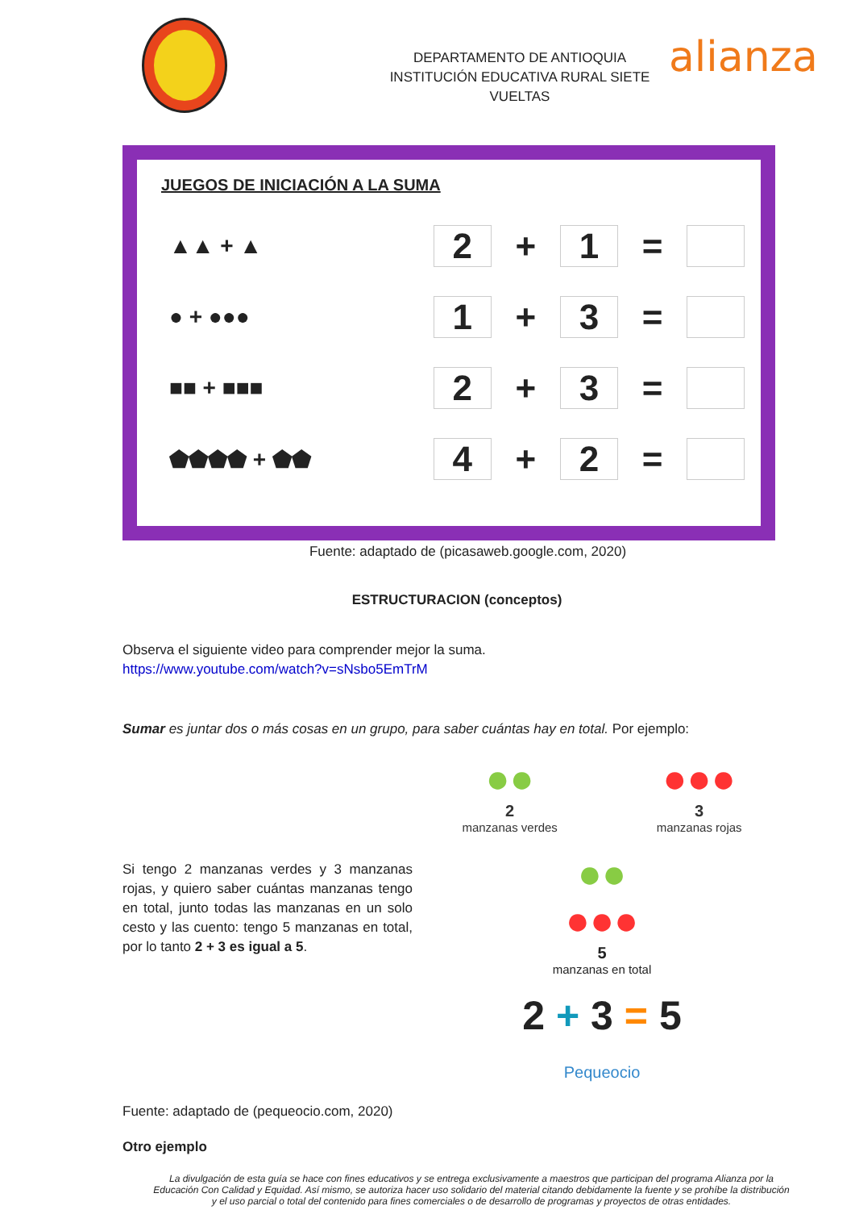DEPARTAMENTO DE ANTIOQUIA
INSTITUCIÓN EDUCATIVA RURAL SIETE VUELTAS
alianza
JUEGOS DE INICIACIÓN A LA SUMA
▲▲ + ▲ 2 + 1 =
● + ●●● 1 + 3 =
■■ + ■■■ 2 + 3 =
⬟⬟⬟⬟ + ⬟⬟ 4 + 2 =
Fuente: adaptado de (picasaweb.google.com, 2020)
ESTRUCTURACION (conceptos)
Observa el siguiente video para comprender mejor la suma.
https://www.youtube.com/watch?v=sNsbo5EmTrM
Sumar es juntar dos o más cosas en un grupo, para saber cuántas hay en total. Por ejemplo:
Si tengo 2 manzanas verdes y 3 manzanas rojas, y quiero saber cuántas manzanas tengo en total, junto todas las manzanas en un solo cesto y las cuento: tengo 5 manzanas en total, por lo tanto 2 + 3 es igual a 5.
Fuente: adaptado de (pequeocio.com, 2020)
●●
2
manzanas verdes
●●●
3
manzanas rojas
●●
●●●
5
manzanas en total
2 + 3 = 5
Pequeocio
Otro ejemplo
La divulgación de esta guía se hace con fines educativos y se entrega exclusivamente a maestros que participan del programa Alianza por la Educación Con Calidad y Equidad. Así mismo, se autoriza hacer uso solidario del material citando debidamente la fuente y se prohíbe la distribución y el uso parcial o total del contenido para fines comerciales o de desarrollo de programas y proyectos de otras entidades.